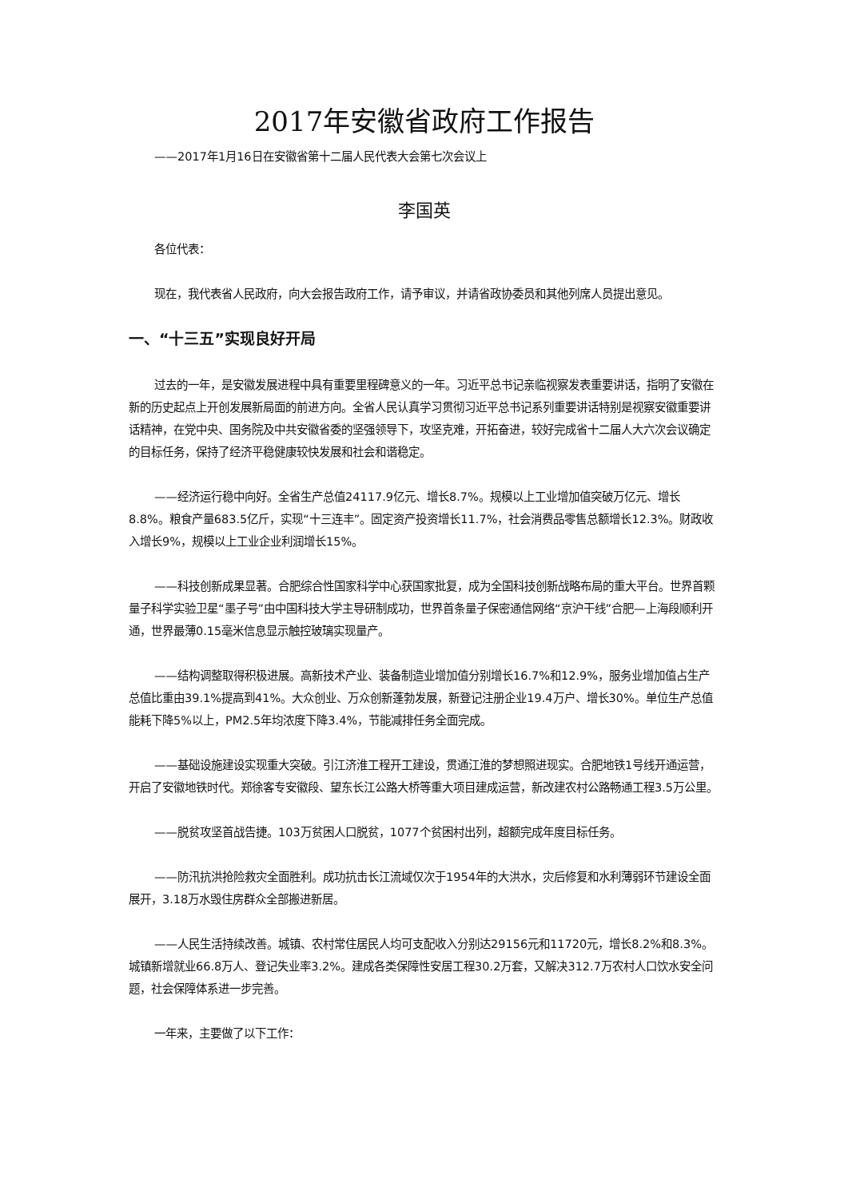2017年安徽省政府工作报告
——2017年1月16日在安徽省第十二届人民代表大会第七次会议上
李国英
各位代表：
现在，我代表省人民政府，向大会报告政府工作，请予审议，并请省政协委员和其他列席人员提出意见。
一、“十三五”实现良好开局
过去的一年，是安徽发展进程中具有重要里程碑意义的一年。习近平总书记亲临视察发表重要讲话，指明了安徽在新的历史起点上开创发展新局面的前进方向。全省人民认真学习贯彻习近平总书记系列重要讲话特别是视察安徽重要讲话精神，在党中央、国务院及中共安徽省委的坚强领导下，攻坚克难，开拓奋进，较好完成省十二届人大六次会议确定的目标任务，保持了经济平稳健康较快发展和社会和谐稳定。
——经济运行稳中向好。全省生产总值24117.9亿元、增长8.7%。规模以上工业增加值突破万亿元、增长8.8%。粮食产量683.5亿斤，实现“十三连丰”。固定资产投资增长11.7%，社会消费品零售总额增长12.3%。财政收入增长9%，规模以上工业企业利润增长15%。
——科技创新成果显著。合肥综合性国家科学中心获国家批复，成为全国科技创新战略布局的重大平台。世界首颗量子科学实验卫星“墨子号”由中国科技大学主导研制成功，世界首条量子保密通信网络“京沪干线”合肥—上海段顺利开通，世界最薄0.15毫米信息显示触控玻璃实现量产。
——结构调整取得积极进展。高新技术产业、装备制造业增加值分别增长16.7%和12.9%，服务业增加值占生产总值比重由39.1%提高到41%。大众创业、万众创新蓬勃发展，新登记注册企业19.4万户、增长30%。单位生产总值能耗下降5%以上，PM2.5年均浓度下降3.4%，节能减排任务全面完成。
——基础设施建设实现重大突破。引江济淮工程开工建设，贯通江淮的梦想照进现实。合肥地铁1号线开通运营，开启了安徽地铁时代。郑徐客专安徽段、望东长江公路大桥等重大项目建成运营，新改建农村公路畅通工程3.5万公里。
——脱贫攻坚首战告捷。103万贫困人口脱贫，1077个贫困村出列，超额完成年度目标任务。
——防汛抗洪抢险救灾全面胜利。成功抗击长江流域仅次于1954年的大洪水，灾后修复和水利薄弱环节建设全面展开，3.18万水毁住房群众全部搬进新居。
——人民生活持续改善。城镇、农村常住居民人均可支配收入分别达29156元和11720元，增长8.2%和8.3%。城镇新增就业66.8万人、登记失业率3.2%。建成各类保障性安居工程30.2万套，又解决312.7万农村人口饮水安全问题，社会保障体系进一步完善。
一年来，主要做了以下工作：